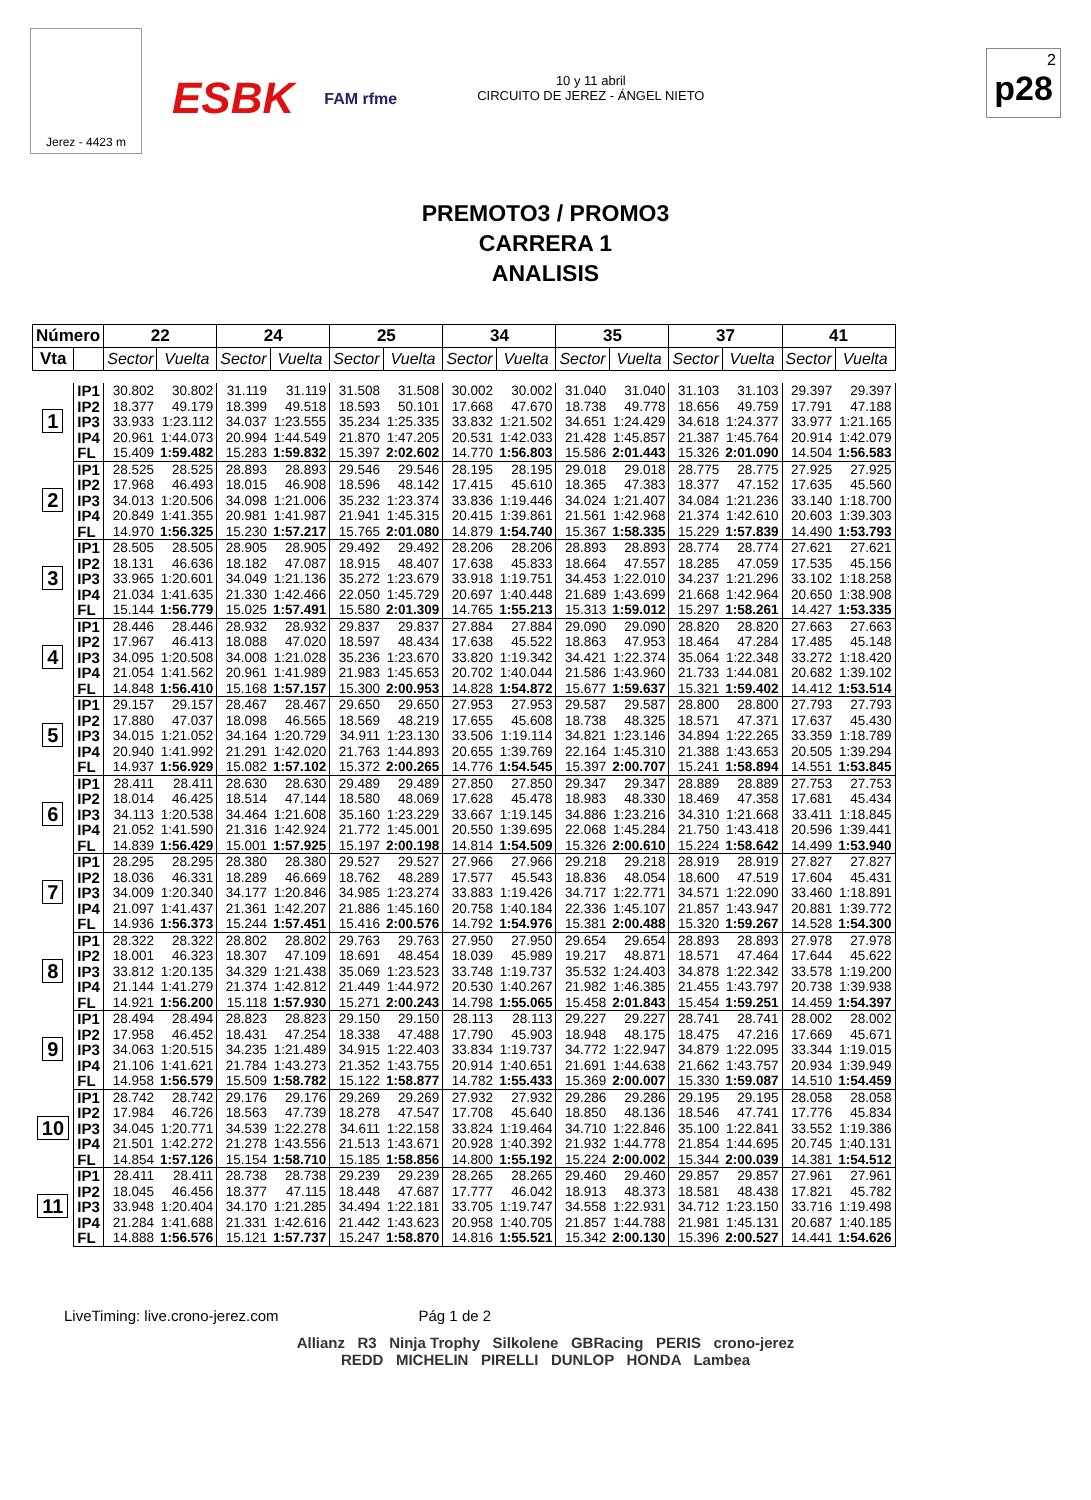Jerez - 4423 m
ESBK
FAM rfme
10 y 11 abril
CIRCUITO DE JEREZ - ÁNGEL NIETO
2
p28
PREMOTO3 / PROMO3
CARRERA 1
ANALISIS
| Número | | 22 | | 24 | | 25 | | 34 | | 35 | | 37 | | 41 | |
| --- | --- | --- | --- | --- | --- | --- | --- | --- | --- | --- | --- | --- | --- | --- | --- |
| Vta | | Sector | Vuelta | Sector | Vuelta | Sector | Vuelta | Sector | Vuelta | Sector | Vuelta | Sector | Vuelta | Sector | Vuelta |
| 1 | IP1 | 30.802 | 30.802 | 31.119 | 31.119 | 31.508 | 31.508 | 30.002 | 30.002 | 31.040 | 31.040 | 31.103 | 31.103 | 29.397 | 29.397 |
| | IP2 | 18.377 | 49.179 | 18.399 | 49.518 | 18.593 | 50.101 | 17.668 | 47.670 | 18.738 | 49.778 | 18.656 | 49.759 | 17.791 | 47.188 |
| | IP3 | 33.933 | 1:23.112 | 34.037 | 1:23.555 | 35.234 | 1:25.335 | 33.832 | 1:21.502 | 34.651 | 1:24.429 | 34.618 | 1:24.377 | 33.977 | 1:21.165 |
| | IP4 | 20.961 | 1:44.073 | 20.994 | 1:44.549 | 21.870 | 1:47.205 | 20.531 | 1:42.033 | 21.428 | 1:45.857 | 21.387 | 1:45.764 | 20.914 | 1:42.079 |
| | FL | 15.409 | 1:59.482 | 15.283 | 1:59.832 | 15.397 | 2:02.602 | 14.770 | 1:56.803 | 15.586 | 2:01.443 | 15.326 | 2:01.090 | 14.504 | 1:56.583 |
| 2 | IP1 | 28.525 | 28.525 | 28.893 | 28.893 | 29.546 | 29.546 | 28.195 | 28.195 | 29.018 | 29.018 | 28.775 | 28.775 | 27.925 | 27.925 |
| | IP2 | 17.968 | 46.493 | 18.015 | 46.908 | 18.596 | 48.142 | 17.415 | 45.610 | 18.365 | 47.383 | 18.377 | 47.152 | 17.635 | 45.560 |
| | IP3 | 34.013 | 1:20.506 | 34.098 | 1:21.006 | 35.232 | 1:23.374 | 33.836 | 1:19.446 | 34.024 | 1:21.407 | 34.084 | 1:21.236 | 33.140 | 1:18.700 |
| | IP4 | 20.849 | 1:41.355 | 20.981 | 1:41.987 | 21.941 | 1:45.315 | 20.415 | 1:39.861 | 21.561 | 1:42.968 | 21.374 | 1:42.610 | 20.603 | 1:39.303 |
| | FL | 14.970 | 1:56.325 | 15.230 | 1:57.217 | 15.765 | 2:01.080 | 14.879 | 1:54.740 | 15.367 | 1:58.335 | 15.229 | 1:57.839 | 14.490 | 1:53.793 |
| 3 | IP1 | 28.505 | 28.505 | 28.905 | 28.905 | 29.492 | 29.492 | 28.206 | 28.206 | 28.893 | 28.893 | 28.774 | 28.774 | 27.621 | 27.621 |
| | IP2 | 18.131 | 46.636 | 18.182 | 47.087 | 18.915 | 48.407 | 17.638 | 45.833 | 18.664 | 47.557 | 18.285 | 47.059 | 17.535 | 45.156 |
| | IP3 | 33.965 | 1:20.601 | 34.049 | 1:21.136 | 35.272 | 1:23.679 | 33.918 | 1:19.751 | 34.453 | 1:22.010 | 34.237 | 1:21.296 | 33.102 | 1:18.258 |
| | IP4 | 21.034 | 1:41.635 | 21.330 | 1:42.466 | 22.050 | 1:45.729 | 20.697 | 1:40.448 | 21.689 | 1:43.699 | 21.668 | 1:42.964 | 20.650 | 1:38.908 |
| | FL | 15.144 | 1:56.779 | 15.025 | 1:57.491 | 15.580 | 2:01.309 | 14.765 | 1:55.213 | 15.313 | 1:59.012 | 15.297 | 1:58.261 | 14.427 | 1:53.335 |
| 4 | IP1 | 28.446 | 28.446 | 28.932 | 28.932 | 29.837 | 29.837 | 27.884 | 27.884 | 29.090 | 29.090 | 28.820 | 28.820 | 27.663 | 27.663 |
| | IP2 | 17.967 | 46.413 | 18.088 | 47.020 | 18.597 | 48.434 | 17.638 | 45.522 | 18.863 | 47.953 | 18.464 | 47.284 | 17.485 | 45.148 |
| | IP3 | 34.095 | 1:20.508 | 34.008 | 1:21.028 | 35.236 | 1:23.670 | 33.820 | 1:19.342 | 34.421 | 1:22.374 | 35.064 | 1:22.348 | 33.272 | 1:18.420 |
| | IP4 | 21.054 | 1:41.562 | 20.961 | 1:41.989 | 21.983 | 1:45.653 | 20.702 | 1:40.044 | 21.586 | 1:43.960 | 21.733 | 1:44.081 | 20.682 | 1:39.102 |
| | FL | 14.848 | 1:56.410 | 15.168 | 1:57.157 | 15.300 | 2:00.953 | 14.828 | 1:54.872 | 15.677 | 1:59.637 | 15.321 | 1:59.402 | 14.412 | 1:53.514 |
| 5 | IP1 | 29.157 | 29.157 | 28.467 | 28.467 | 29.650 | 29.650 | 27.953 | 27.953 | 29.587 | 29.587 | 28.800 | 28.800 | 27.793 | 27.793 |
| | IP2 | 17.880 | 47.037 | 18.098 | 46.565 | 18.569 | 48.219 | 17.655 | 45.608 | 18.738 | 48.325 | 18.571 | 47.371 | 17.637 | 45.430 |
| | IP3 | 34.015 | 1:21.052 | 34.164 | 1:20.729 | 34.911 | 1:23.130 | 33.506 | 1:19.114 | 34.821 | 1:23.146 | 34.894 | 1:22.265 | 33.359 | 1:18.789 |
| | IP4 | 20.940 | 1:41.992 | 21.291 | 1:42.020 | 21.763 | 1:44.893 | 20.655 | 1:39.769 | 22.164 | 1:45.310 | 21.388 | 1:43.653 | 20.505 | 1:39.294 |
| | FL | 14.937 | 1:56.929 | 15.082 | 1:57.102 | 15.372 | 2:00.265 | 14.776 | 1:54.545 | 15.397 | 2:00.707 | 15.241 | 1:58.894 | 14.551 | 1:53.845 |
| 6 | IP1 | 28.411 | 28.411 | 28.630 | 28.630 | 29.489 | 29.489 | 27.850 | 27.850 | 29.347 | 29.347 | 28.889 | 28.889 | 27.753 | 27.753 |
| | IP2 | 18.014 | 46.425 | 18.514 | 47.144 | 18.580 | 48.069 | 17.628 | 45.478 | 18.983 | 48.330 | 18.469 | 47.358 | 17.681 | 45.434 |
| | IP3 | 34.113 | 1:20.538 | 34.464 | 1:21.608 | 35.160 | 1:23.229 | 33.667 | 1:19.145 | 34.886 | 1:23.216 | 34.310 | 1:21.668 | 33.411 | 1:18.845 |
| | IP4 | 21.052 | 1:41.590 | 21.316 | 1:42.924 | 21.772 | 1:45.001 | 20.550 | 1:39.695 | 22.068 | 1:45.284 | 21.750 | 1:43.418 | 20.596 | 1:39.441 |
| | FL | 14.839 | 1:56.429 | 15.001 | 1:57.925 | 15.197 | 2:00.198 | 14.814 | 1:54.509 | 15.326 | 2:00.610 | 15.224 | 1:58.642 | 14.499 | 1:53.940 |
| 7 | IP1 | 28.295 | 28.295 | 28.380 | 28.380 | 29.527 | 29.527 | 27.966 | 27.966 | 29.218 | 29.218 | 28.919 | 28.919 | 27.827 | 27.827 |
| | IP2 | 18.036 | 46.331 | 18.289 | 46.669 | 18.762 | 48.289 | 17.577 | 45.543 | 18.836 | 48.054 | 18.600 | 47.519 | 17.604 | 45.431 |
| | IP3 | 34.009 | 1:20.340 | 34.177 | 1:20.846 | 34.985 | 1:23.274 | 33.883 | 1:19.426 | 34.717 | 1:22.771 | 34.571 | 1:22.090 | 33.460 | 1:18.891 |
| | IP4 | 21.097 | 1:41.437 | 21.361 | 1:42.207 | 21.886 | 1:45.160 | 20.758 | 1:40.184 | 22.336 | 1:45.107 | 21.857 | 1:43.947 | 20.881 | 1:39.772 |
| | FL | 14.936 | 1:56.373 | 15.244 | 1:57.451 | 15.416 | 2:00.576 | 14.792 | 1:54.976 | 15.381 | 2:00.488 | 15.320 | 1:59.267 | 14.528 | 1:54.300 |
| 8 | IP1 | 28.322 | 28.322 | 28.802 | 28.802 | 29.763 | 29.763 | 27.950 | 27.950 | 29.654 | 29.654 | 28.893 | 28.893 | 27.978 | 27.978 |
| | IP2 | 18.001 | 46.323 | 18.307 | 47.109 | 18.691 | 48.454 | 18.039 | 45.989 | 19.217 | 48.871 | 18.571 | 47.464 | 17.644 | 45.622 |
| | IP3 | 33.812 | 1:20.135 | 34.329 | 1:21.438 | 35.069 | 1:23.523 | 33.748 | 1:19.737 | 35.532 | 1:24.403 | 34.878 | 1:22.342 | 33.578 | 1:19.200 |
| | IP4 | 21.144 | 1:41.279 | 21.374 | 1:42.812 | 21.449 | 1:44.972 | 20.530 | 1:40.267 | 21.982 | 1:46.385 | 21.455 | 1:43.797 | 20.738 | 1:39.938 |
| | FL | 14.921 | 1:56.200 | 15.118 | 1:57.930 | 15.271 | 2:00.243 | 14.798 | 1:55.065 | 15.458 | 2:01.843 | 15.454 | 1:59.251 | 14.459 | 1:54.397 |
| 9 | IP1 | 28.494 | 28.494 | 28.823 | 28.823 | 29.150 | 29.150 | 28.113 | 28.113 | 29.227 | 29.227 | 28.741 | 28.741 | 28.002 | 28.002 |
| | IP2 | 17.958 | 46.452 | 18.431 | 47.254 | 18.338 | 47.488 | 17.790 | 45.903 | 18.948 | 48.175 | 18.475 | 47.216 | 17.669 | 45.671 |
| | IP3 | 34.063 | 1:20.515 | 34.235 | 1:21.489 | 34.915 | 1:22.403 | 33.834 | 1:19.737 | 34.772 | 1:22.947 | 34.879 | 1:22.095 | 33.344 | 1:19.015 |
| | IP4 | 21.106 | 1:41.621 | 21.784 | 1:43.273 | 21.352 | 1:43.755 | 20.914 | 1:40.651 | 21.691 | 1:44.638 | 21.662 | 1:43.757 | 20.934 | 1:39.949 |
| | FL | 14.958 | 1:56.579 | 15.509 | 1:58.782 | 15.122 | 1:58.877 | 14.782 | 1:55.433 | 15.369 | 2:00.007 | 15.330 | 1:59.087 | 14.510 | 1:54.459 |
| 10 | IP1 | 28.742 | 28.742 | 29.176 | 29.176 | 29.269 | 29.269 | 27.932 | 27.932 | 29.286 | 29.286 | 29.195 | 29.195 | 28.058 | 28.058 |
| | IP2 | 17.984 | 46.726 | 18.563 | 47.739 | 18.278 | 47.547 | 17.708 | 45.640 | 18.850 | 48.136 | 18.546 | 47.741 | 17.776 | 45.834 |
| | IP3 | 34.045 | 1:20.771 | 34.539 | 1:22.278 | 34.611 | 1:22.158 | 33.824 | 1:19.464 | 34.710 | 1:22.846 | 35.100 | 1:22.841 | 33.552 | 1:19.386 |
| | IP4 | 21.501 | 1:42.272 | 21.278 | 1:43.556 | 21.513 | 1:43.671 | 20.928 | 1:40.392 | 21.932 | 1:44.778 | 21.854 | 1:44.695 | 20.745 | 1:40.131 |
| | FL | 14.854 | 1:57.126 | 15.154 | 1:58.710 | 15.185 | 1:58.856 | 14.800 | 1:55.192 | 15.224 | 2:00.002 | 15.344 | 2:00.039 | 14.381 | 1:54.512 |
| 11 | IP1 | 28.411 | 28.411 | 28.738 | 28.738 | 29.239 | 29.239 | 28.265 | 28.265 | 29.460 | 29.460 | 29.857 | 29.857 | 27.961 | 27.961 |
| | IP2 | 18.045 | 46.456 | 18.377 | 47.115 | 18.448 | 47.687 | 17.777 | 46.042 | 18.913 | 48.373 | 18.581 | 48.438 | 17.821 | 45.782 |
| | IP3 | 33.948 | 1:20.404 | 34.170 | 1:21.285 | 34.494 | 1:22.181 | 33.705 | 1:19.747 | 34.558 | 1:22.931 | 34.712 | 1:23.150 | 33.716 | 1:19.498 |
| | IP4 | 21.284 | 1:41.688 | 21.331 | 1:42.616 | 21.442 | 1:43.623 | 20.958 | 1:40.705 | 21.857 | 1:44.788 | 21.981 | 1:45.131 | 20.687 | 1:40.185 |
| | FL | 14.888 | 1:56.576 | 15.121 | 1:57.737 | 15.247 | 1:58.870 | 14.816 | 1:55.521 | 15.342 | 2:00.130 | 15.396 | 2:00.527 | 14.441 | 1:54.626 |
LiveTiming: live.crono-jerez.com Pág 1 de 2
Allianz R3 Ninja Trophy Silkolene GBRacing PERIS crono-jerez
REDD MICHELIN PIRELLI DUNLOP HONDA Lambea